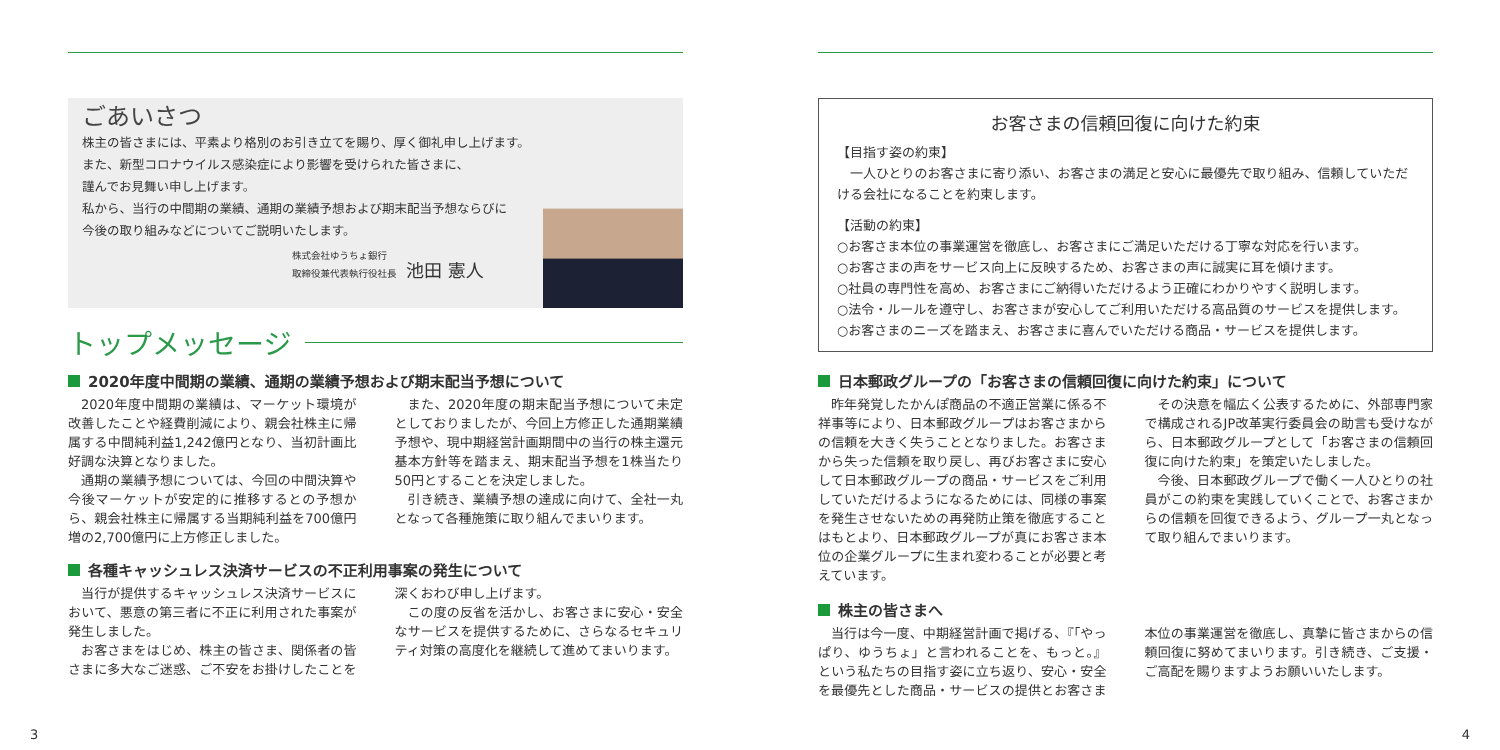ごあいさつ
株主の皆さまには、平素より格別のお引き立てを賜り、厚く御礼申し上げます。
また、新型コロナウイルス感染症により影響を受けられた皆さまに、
謹んでお見舞い申し上げます。
私から、当行の中間期の業績、通期の業績予想および期末配当予想ならびに
今後の取り組みなどについてご説明いたします。
株式会社ゆうちょ銀行
取締役兼代表執行役社長　池田 憲人
トップメッセージ
2020年度中間期の業績、通期の業績予想および期末配当予想について
2020年度中間期の業績は、マーケット環境が改善したことや経費削減により、親会社株主に帰属する中間純利益1,242億円となり、当初計画比好調な決算となりました。
通期の業績予想については、今回の中間決算や今後マーケットが安定的に推移するとの予想から、親会社株主に帰属する当期純利益を700億円増の2,700億円に上方修正しました。
また、2020年度の期末配当予想について未定としておりましたが、今回上方修正した通期業績予想や、現中期経営計画期間中の当行の株主還元基本方針等を踏まえ、期末配当予想を1株当たり50円とすることを決定しました。
引き続き、業績予想の達成に向けて、全社一丸となって各種施策に取り組んでまいります。
各種キャッシュレス決済サービスの不正利用事案の発生について
当行が提供するキャッシュレス決済サービスにおいて、悪意の第三者に不正に利用された事案が発生しました。
お客さまをはじめ、株主の皆さま、関係者の皆さまに多大なご迷惑、ご不安をお掛けしたことを深くおわび申し上げます。
この度の反省を活かし、お客さまに安心・安全なサービスを提供するために、さらなるセキュリティ対策の高度化を継続して進めてまいります。
3
お客さまの信頼回復に向けた約束
【目指す姿の約束】
一人ひとりのお客さまに寄り添い、お客さまの満足と安心に最優先で取り組み、信頼していただける会社になることを約束します。
【活動の約束】
○お客さま本位の事業運営を徹底し、お客さまにご満足いただける丁寧な対応を行います。
○お客さまの声をサービス向上に反映するため、お客さまの声に誠実に耳を傾けます。
○社員の専門性を高め、お客さまにご納得いただけるよう正確にわかりやすく説明します。
○法令・ルールを遵守し、お客さまが安心してご利用いただける高品質のサービスを提供します。
○お客さまのニーズを踏まえ、お客さまに喜んでいただける商品・サービスを提供します。
日本郵政グループの「お客さまの信頼回復に向けた約束」について
昨年発覚したかんぽ商品の不適正営業に係る不祥事等により、日本郵政グループはお客さまからの信頼を大きく失うこととなりました。お客さまから失った信頼を取り戻し、再びお客さまに安心して日本郵政グループの商品・サービスをご利用していただけるようになるためには、同様の事案を発生させないための再発防止策を徹底することはもとより、日本郵政グループが真にお客さま本位の企業グループに生まれ変わることが必要と考えています。
その決意を幅広く公表するために、外部専門家で構成されるJP改革実行委員会の助言も受けながら、日本郵政グループとして「お客さまの信頼回復に向けた約束」を策定いたしました。
今後、日本郵政グループで働く一人ひとりの社員がこの約束を実践していくことで、お客さまからの信頼を回復できるよう、グループ一丸となって取り組んでまいります。
株主の皆さまへ
当行は今一度、中期経営計画で掲げる、『「やっぱり、ゆうちょ」と言われることを、もっと。』という私たちの目指す姿に立ち返り、安心・安全を最優先とした商品・サービスの提供とお客さま本位の事業運営を徹底し、真摯に皆さまからの信頼回復に努めてまいります。引き続き、ご支援・ご高配を賜りますようお願いいたします。
4